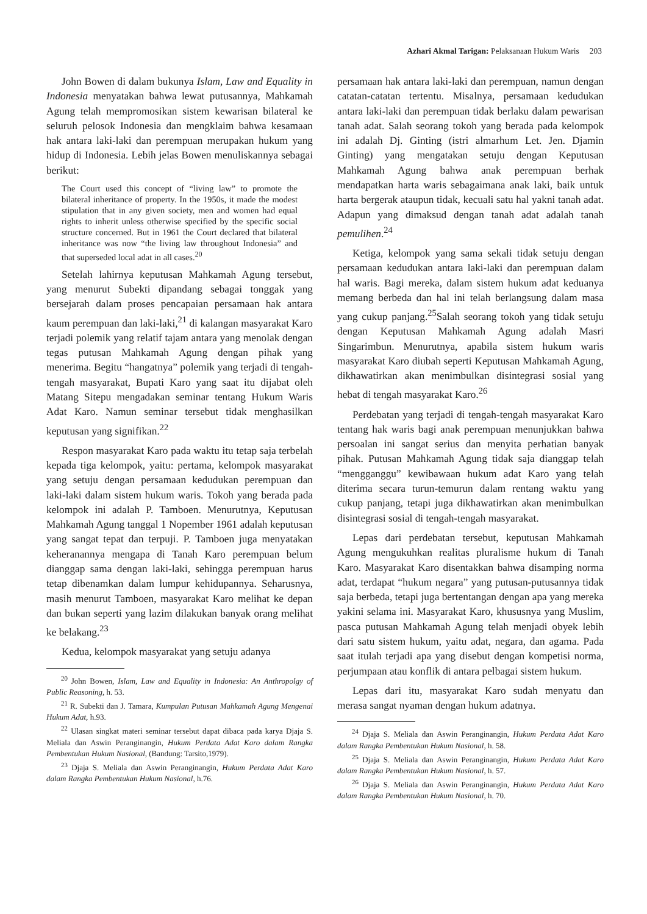Azhari Akmal Tarigan: Pelaksanaan Hukum Waris 203
John Bowen di dalam bukunya Islam, Law and Equality in Indonesia menyatakan bahwa lewat putusannya, Mahkamah Agung telah mempromosikan sistem kewarisan bilateral ke seluruh pelosok Indonesia dan mengklaim bahwa kesamaan hak antara laki-laki dan perempuan merupakan hukum yang hidup di Indonesia. Lebih jelas Bowen menuliskannya sebagai berikut:
The Court used this concept of “living law” to promote the bilateral inheritance of property. In the 1950s, it made the modest stipulation that in any given society, men and women had equal rights to inherit unless otherwise specified by the specific social structure concerned. But in 1961 the Court declared that bilateral inheritance was now “the living law throughout Indonesia” and that superseded local adat in all cases.<sup>20</sup>
Setelah lahirnya keputusan Mahkamah Agung tersebut, yang menurut Subekti dipandang sebagai tonggak yang bersejarah dalam proses pencapaian persamaan hak antara kaum perempuan dan laki-laki,<sup>21</sup> di kalangan masyarakat Karo terjadi polemik yang relatif tajam antara yang menolak dengan tegas putusan Mahkamah Agung dengan pihak yang menerima. Begitu “hangatnya” polemik yang terjadi di tengah-tengah masyarakat, Bupati Karo yang saat itu dijabat oleh Matang Sitepu mengadakan seminar tentang Hukum Waris Adat Karo. Namun seminar tersebut tidak menghasilkan keputusan yang signifikan.<sup>22</sup>
Respon masyarakat Karo pada waktu itu tetap saja terbelah kepada tiga kelompok, yaitu: pertama, kelompok masyarakat yang setuju dengan persamaan kedudukan perempuan dan laki-laki dalam sistem hukum waris. Tokoh yang berada pada kelompok ini adalah P. Tamboen. Menurutnya, Keputusan Mahkamah Agung tanggal 1 Nopember 1961 adalah keputusan yang sangat tepat dan terpuji. P. Tamboen juga menyatakan keheranannya mengapa di Tanah Karo perempuan belum dianggap sama dengan laki-laki, sehingga perempuan harus tetap dibenamkan dalam lumpur kehidupannya. Seharusnya, masih menurut Tamboen, masyarakat Karo melihat ke depan dan bukan seperti yang lazim dilakukan banyak orang melihat ke belakang.<sup>23</sup>
Kedua, kelompok masyarakat yang setuju adanya
<sup>20</sup> John Bowen, Islam, Law and Equality in Indonesia: An Anthropolgy of Public Reasoning, h. 53.
<sup>21</sup> R. Subekti dan J. Tamara, Kumpulan Putusan Mahkamah Agung Mengenai Hukum Adat, h.93.
<sup>22</sup> Ulasan singkat materi seminar tersebut dapat dibaca pada karya Djaja S. Meliala dan Aswin Peranginangin, Hukum Perdata Adat Karo dalam Rangka Pembentukan Hukum Nasional, (Bandung: Tarsito,1979).
<sup>23</sup> Djaja S. Meliala dan Aswin Peranginangin, Hukum Perdata Adat Karo dalam Rangka Pembentukan Hukum Nasional, h.76.
persamaan hak antara laki-laki dan perempuan, namun dengan catatan-catatan tertentu. Misalnya, persamaan kedudukan antara laki-laki dan perempuan tidak berlaku dalam pewarisan tanah adat. Salah seorang tokoh yang berada pada kelompok ini adalah Dj. Ginting (istri almarhum Let. Jen. Djamin Ginting) yang mengatakan setuju dengan Keputusan Mahkamah Agung bahwa anak perempuan berhak mendapatkan harta waris sebagaimana anak laki, baik untuk harta bergerak ataupun tidak, kecuali satu hal yakni tanah adat. Adapun yang dimaksud dengan tanah adat adalah tanah pemulihen.<sup>24</sup>
Ketiga, kelompok yang sama sekali tidak setuju dengan persamaan kedudukan antara laki-laki dan perempuan dalam hal waris. Bagi mereka, dalam sistem hukum adat keduanya memang berbeda dan hal ini telah berlangsung dalam masa yang cukup panjang.<sup>25</sup>Salah seorang tokoh yang tidak setuju dengan Keputusan Mahkamah Agung adalah Masri Singarimbun. Menurutnya, apabila sistem hukum waris masyarakat Karo diubah seperti Keputusan Mahkamah Agung, dikhawatirkan akan menimbulkan disintegrasi sosial yang hebat di tengah masyarakat Karo.<sup>26</sup>
Perdebatan yang terjadi di tengah-tengah masyarakat Karo tentang hak waris bagi anak perempuan menunjukkan bahwa persoalan ini sangat serius dan menyita perhatian banyak pihak. Putusan Mahkamah Agung tidak saja dianggap telah “mengganggu” kewibawaan hukum adat Karo yang telah diterima secara turun-temurun dalam rentang waktu yang cukup panjang, tetapi juga dikhawatirkan akan menimbulkan disintegrasi sosial di tengah-tengah masyarakat.
Lepas dari perdebatan tersebut, keputusan Mahkamah Agung mengukuhkan realitas pluralisme hukum di Tanah Karo. Masyarakat Karo disentakkan bahwa disamping norma adat, terdapat “hukum negara” yang putusan-putusannya tidak saja berbeda, tetapi juga bertentangan dengan apa yang mereka yakini selama ini. Masyarakat Karo, khususnya yang Muslim, pasca putusan Mahkamah Agung telah menjadi obyek lebih dari satu sistem hukum, yaitu adat, negara, dan agama. Pada saat itulah terjadi apa yang disebut dengan kompetisi norma, perjumpaan atau konflik di antara pelbagai sistem hukum.
Lepas dari itu, masyarakat Karo sudah menyatu dan merasa sangat nyaman dengan hukum adatnya.
<sup>24</sup> Djaja S. Meliala dan Aswin Peranginangin, Hukum Perdata Adat Karo dalam Rangka Pembentukan Hukum Nasional, h. 58.
<sup>25</sup> Djaja S. Meliala dan Aswin Peranginangin, Hukum Perdata Adat Karo dalam Rangka Pembentukan Hukum Nasional, h. 57.
<sup>26</sup> Djaja S. Meliala dan Aswin Peranginangin, Hukum Perdata Adat Karo dalam Rangka Pembentukan Hukum Nasional, h. 70.